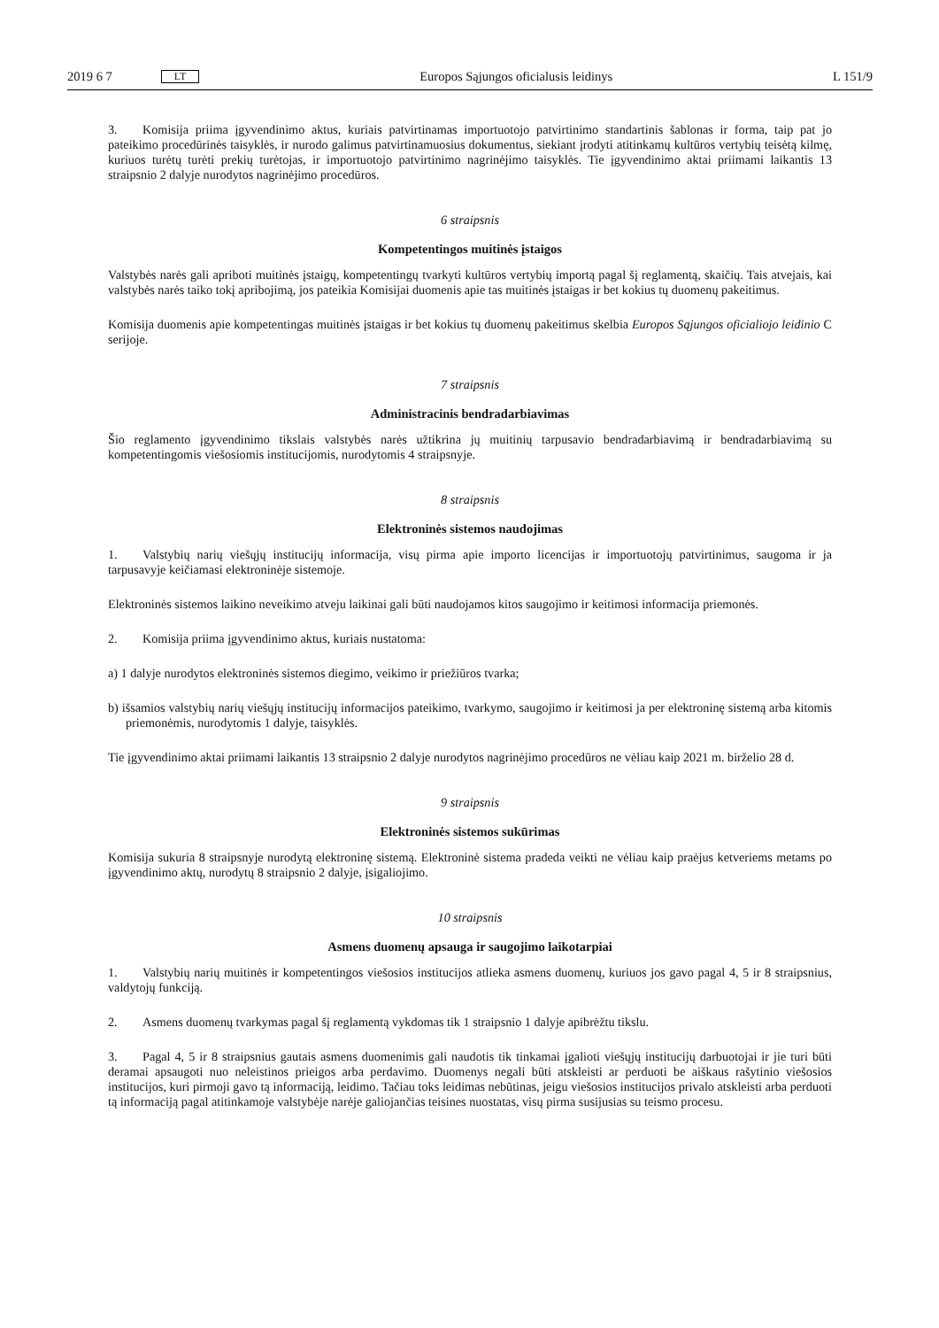2019 6 7 LT
Europos Sąjungos oficialusis leidinys L 151/9
3. Komisija priima įgyvendinimo aktus, kuriais patvirtinamas importuotojo patvirtinimo standartinis šablonas ir forma, taip pat jo pateikimo procedūrinės taisyklės, ir nurodo galimus patvirtinamuosius dokumentus, siekiant įrodyti atitinkamų kultūros vertybių teisėtą kilmę, kuriuos turėtų turėti prekių turėtojas, ir importuotojo patvirtinimo nagrinėjimo taisyklės. Tie įgyvendinimo aktai priimami laikantis 13 straipsnio 2 dalyje nurodytos nagrinėjimo procedūros.
6 straipsnis
Kompetentingos muitinės įstaigos
Valstybės narės gali apriboti muitinės įstaigų, kompetentingų tvarkyti kultūros vertybių importą pagal šį reglamentą, skaičių. Tais atvejais, kai valstybės narės taiko tokį apribojimą, jos pateikia Komisijai duomenis apie tas muitinės įstaigas ir bet kokius tų duomenų pakeitimus.
Komisija duomenis apie kompetentingas muitinės įstaigas ir bet kokius tų duomenų pakeitimus skelbia Europos Sąjungos oficialiojo leidinio C serijoje.
7 straipsnis
Administracinis bendradarbiavimas
Šio reglamento įgyvendinimo tikslais valstybės narės užtikrina jų muitinių tarpusavio bendradarbiavimą ir bendradarbiavimą su kompetentingomis viešosiomis institucijomis, nurodytomis 4 straipsnyje.
8 straipsnis
Elektroninės sistemos naudojimas
1. Valstybių narių viešųjų institucijų informacija, visų pirma apie importo licencijas ir importuotojų patvirtinimus, saugoma ir ja tarpusavyje keičiamasi elektroninėje sistemoje.
Elektroninės sistemos laikino neveikimo atveju laikinai gali būti naudojamos kitos saugojimo ir keitimosi informacija priemonės.
2. Komisija priima įgyvendinimo aktus, kuriais nustatoma:
a) 1 dalyje nurodytos elektroninės sistemos diegimo, veikimo ir priežiūros tvarka;
b) išsamios valstybių narių viešųjų institucijų informacijos pateikimo, tvarkymo, saugojimo ir keitimosi ja per elektroninę sistemą arba kitomis priemonėmis, nurodytomis 1 dalyje, taisyklės.
Tie įgyvendinimo aktai priimami laikantis 13 straipsnio 2 dalyje nurodytos nagrinėjimo procedūros ne vėliau kaip 2021 m. birželio 28 d.
9 straipsnis
Elektroninės sistemos sukūrimas
Komisija sukuria 8 straipsnyje nurodytą elektroninę sistemą. Elektroninė sistema pradeda veikti ne vėliau kaip praėjus ketveriems metams po įgyvendinimo aktų, nurodytų 8 straipsnio 2 dalyje, įsigaliojimo.
10 straipsnis
Asmens duomenų apsauga ir saugojimo laikotarpiai
1. Valstybių narių muitinės ir kompetentingos viešosios institucijos atlieka asmens duomenų, kuriuos jos gavo pagal 4, 5 ir 8 straipsnius, valdytojų funkciją.
2. Asmens duomenų tvarkymas pagal šį reglamentą vykdomas tik 1 straipsnio 1 dalyje apibrėžtu tikslu.
3. Pagal 4, 5 ir 8 straipsnius gautais asmens duomenimis gali naudotis tik tinkamai įgalioti viešųjų institucijų darbuotojai ir jie turi būti deramai apsaugoti nuo neleistinos prieigos arba perdavimo. Duomenys negali būti atskleisti ar perduoti be aiškaus rašytinio viešosios institucijos, kuri pirmoji gavo tą informaciją, leidimo. Tačiau toks leidimas nebūtinas, jeigu viešosios institucijos privalo atskleisti arba perduoti tą informaciją pagal atitinkamoje valstybėje narėje galiojančias teisines nuostatas, visų pirma susijusias su teismo procesu.